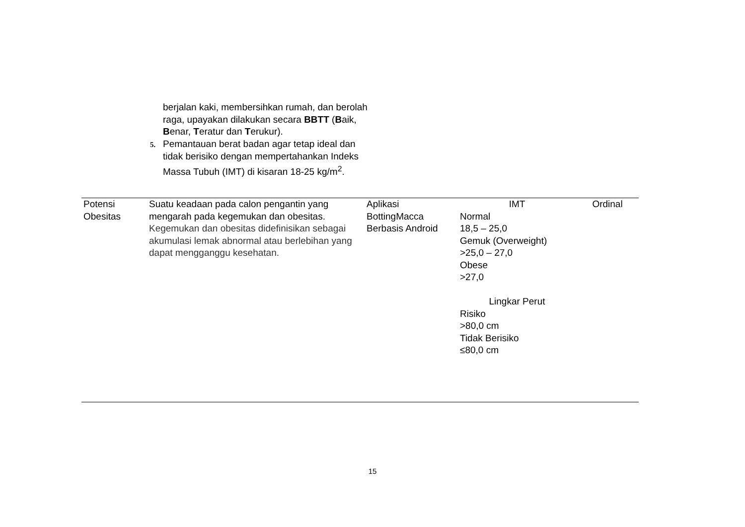berjalan kaki, membersihkan rumah, dan berolah raga, upayakan dilakukan secara BBTT (Baik, Benar, Teratur dan Terukur).
5. Pemantauan berat badan agar tetap ideal dan tidak berisiko dengan mempertahankan Indeks Massa Tubuh (IMT) di kisaran 18-25 kg/m<sup>2</sup>.
| Potensi Obesitas | Suatu keadaan pada calon pengantin yang mengarah pada kegemukan dan obesitas. Kegemukan dan obesitas didefinisikan sebagai akumulasi lemak abnormal atau berlebihan yang dapat mengganggu kesehatan. | Aplikasi BottingMacca Berbasis Android | IMT Normal 18,5 – 25,0 Gemuk (Overweight) >25,0 – 27,0 Obese >27,0 Lingkar Perut Risiko >80,0 cm Tidak Berisiko ≤80,0 cm | Ordinal |
15